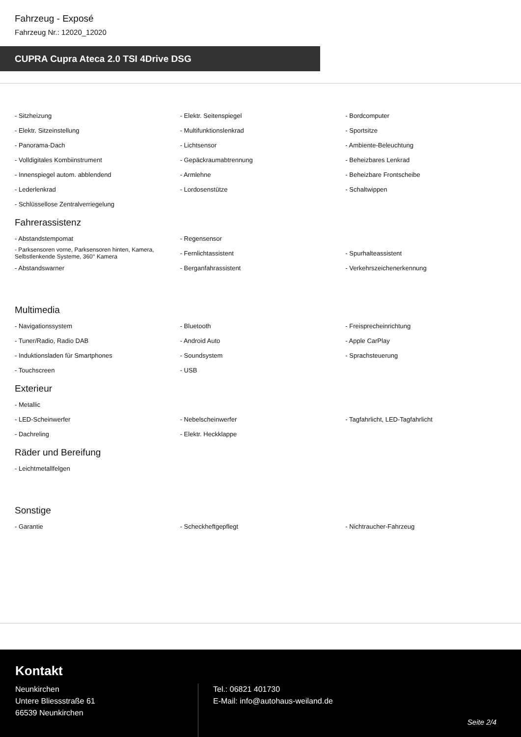Fahrzeug - Exposé
Fahrzeug Nr.: 12020_12020
CUPRA Cupra Ateca 2.0 TSI 4Drive DSG
| - Sitzheizung | - Elektr. Seitenspiegel | - Bordcomputer |
| - Elektr. Sitzeinstellung | - Multifunktionslenkrad | - Sportsitze |
| - Panorama-Dach | - Lichtsensor | - Ambiente-Beleuchtung |
| - Volldigitales Kombiinstrument | - Gepäckraumabtrennung | - Beheizbares Lenkrad |
| - Innenspiegel autom. abblendend | - Armlehne | - Beheizbare Frontscheibe |
| - Lederlenkrad | - Lordosenstütze | - Schaltwippen |
| - Schlüssellose Zentralverriegelung | | |
Fahrerassistenz
| - Abstandstempomat | - Regensensor | |
| - Parksensoren vorne, Parksensoren hinten, Kamera, Selbstlenkende Systeme, 360° Kamera | - Fernlichtassistent | - Spurhalteassistent |
| - Abstandswarner | - Berganfahrassistent | - Verkehrszeichenerkennung |
Multimedia
| - Navigationssystem | - Bluetooth | - Freisprecheinrichtung |
| - Tuner/Radio, Radio DAB | - Android Auto | - Apple CarPlay |
| - Induktionsladen für Smartphones | - Soundsystem | - Sprachsteuerung |
| - Touchscreen | - USB | |
Exterieur
| - Metallic | | |
| - LED-Scheinwerfer | - Nebelscheinwerfer | - Tagfahrlicht, LED-Tagfahrlicht |
| - Dachreling | - Elektr. Heckklappe | |
Räder und Bereifung
| - Leichtmetallfelgen | | |
Sonstige
| - Garantie | - Scheckheftgepflegt | - Nichtraucher-Fahrzeug |
Kontakt
Neunkirchen
Untere Bliessstraße 61
66539 Neunkirchen
Tel.: 06821 401730
E-Mail: info@autohaus-weiland.de
Seite 2/4